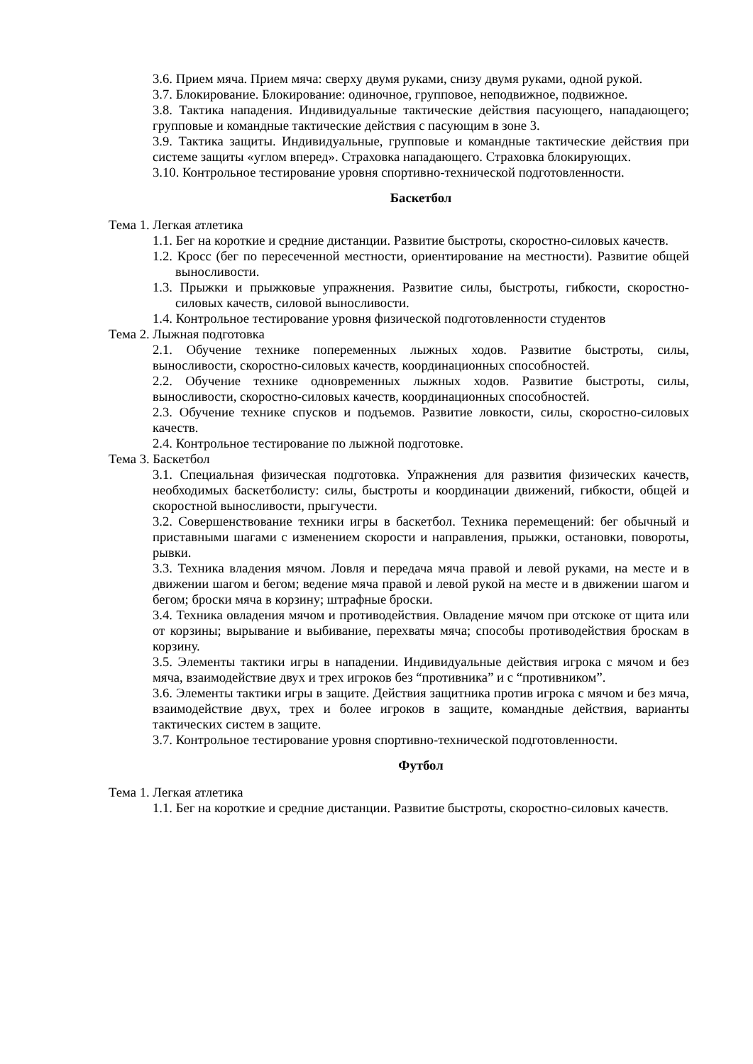3.6. Прием мяча. Прием мяча: сверху двумя руками, снизу двумя руками, одной рукой.
3.7. Блокирование. Блокирование: одиночное, групповое, неподвижное, подвижное.
3.8. Тактика нападения. Индивидуальные тактические действия пасующего, нападающего; групповые и командные тактические действия с пасующим в зоне 3.
3.9. Тактика защиты. Индивидуальные, групповые и командные тактические действия при системе защиты «углом вперед». Страховка нападающего. Страховка блокирующих.
3.10. Контрольное тестирование уровня спортивно-технической подготовленности.
Баскетбол
Тема 1. Легкая атлетика
1.1. Бег на короткие и средние дистанции. Развитие быстроты, скоростно-силовых качеств.
1.2. Кросс (бег по пересеченной местности, ориентирование на местности). Развитие общей выносливости.
1.3. Прыжки и прыжковые упражнения. Развитие силы, быстроты, гибкости, скоростно-силовых качеств, силовой выносливости.
1.4. Контрольное тестирование уровня физической подготовленности студентов
Тема 2. Лыжная подготовка
2.1. Обучение технике попеременных лыжных ходов. Развитие быстроты, силы, выносливости, скоростно-силовых качеств, координационных способностей.
2.2. Обучение технике одновременных лыжных ходов. Развитие быстроты, силы, выносливости, скоростно-силовых качеств, координационных способностей.
2.3. Обучение технике спусков и подъемов. Развитие ловкости, силы, скоростно-силовых качеств.
2.4. Контрольное тестирование по лыжной подготовке.
Тема 3. Баскетбол
3.1. Специальная физическая подготовка. Упражнения для развития физических качеств, необходимых баскетболисту: силы, быстроты и координации движений, гибкости, общей и скоростной выносливости, прыгучести.
3.2. Совершенствование техники игры в баскетбол. Техника перемещений: бег обычный и приставными шагами с изменением скорости и направления, прыжки, остановки, повороты, рывки.
3.3. Техника владения мячом. Ловля и передача мяча правой и левой руками, на месте и в движении шагом и бегом; ведение мяча правой и левой рукой на месте и в движении шагом и бегом; броски мяча в корзину; штрафные броски.
3.4. Техника овладения мячом и противодействия. Овладение мячом при отскоке от щита или от корзины; вырывание и выбивание, перехваты мяча; способы противодействия броскам в корзину.
3.5. Элементы тактики игры в нападении. Индивидуальные действия игрока с мячом и без мяча, взаимодействие двух и трех игроков без “противника” и с “противником”.
3.6. Элементы тактики игры в защите. Действия защитника против игрока с мячом и без мяча, взаимодействие двух, трех и более игроков в защите, командные действия, варианты тактических систем в защите.
3.7. Контрольное тестирование уровня спортивно-технической подготовленности.
Футбол
Тема 1. Легкая атлетика
1.1. Бег на короткие и средние дистанции. Развитие быстроты, скоростно-силовых качеств.